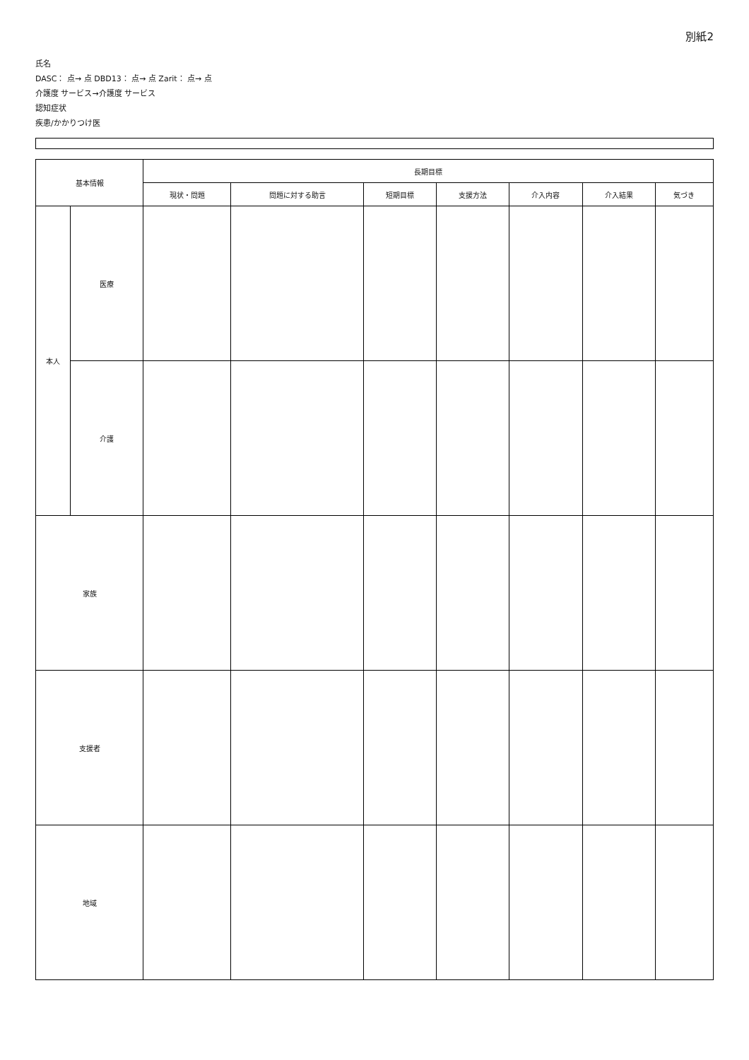別紙2
氏名
DASC： 点→ 点 DBD13： 点→ 点 Zarit： 点→ 点
介護度 サービス→介護度 サービス
認知症状
疾患/かかりつけ医
| 基本情報 | | 長期目標 | | | | | | |
| --- | --- | --- | --- | --- | --- | --- | --- | --- |
| | | 現状・問題 | 問題に対する助言 | 短期目標 | 支援方法 | 介入内容 | 介入結果 | 気づき |
| 本人 | 医療 | | | | | | | |
| | 介護 | | | | | | | |
| 家族 | | | | | | | | |
| 支援者 | | | | | | | | |
| 地域 | | | | | | | | |